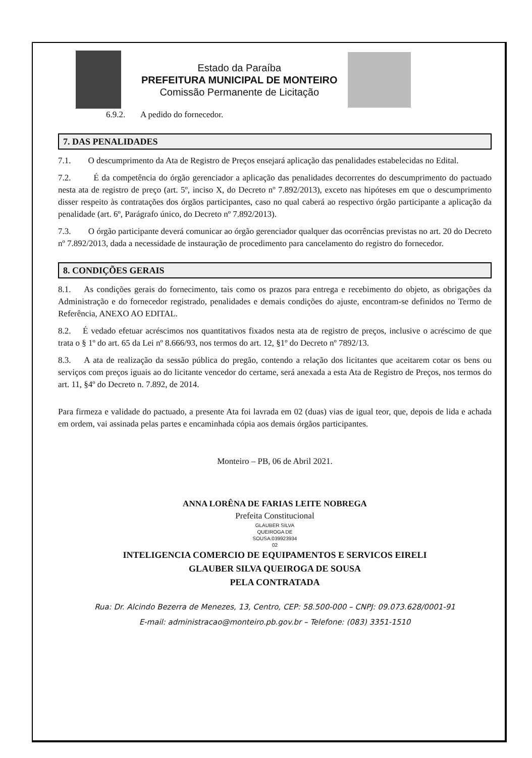Estado da Paraíba
PREFEITURA MUNICIPAL DE MONTEIRO
Comissão Permanente de Licitação
6.9.2. A pedido do fornecedor.
7. DAS PENALIDADES
7.1. O descumprimento da Ata de Registro de Preços ensejará aplicação das penalidades estabelecidas no Edital.
7.2. É da competência do órgão gerenciador a aplicação das penalidades decorrentes do descumprimento do pactuado nesta ata de registro de preço (art. 5º, inciso X, do Decreto nº 7.892/2013), exceto nas hipóteses em que o descumprimento disser respeito às contratações dos órgãos participantes, caso no qual caberá ao respectivo órgão participante a aplicação da penalidade (art. 6º, Parágrafo único, do Decreto nº 7.892/2013).
7.3. O órgão participante deverá comunicar ao órgão gerenciador qualquer das ocorrências previstas no art. 20 do Decreto nº 7.892/2013, dada a necessidade de instauração de procedimento para cancelamento do registro do fornecedor.
8. CONDIÇÕES GERAIS
8.1. As condições gerais do fornecimento, tais como os prazos para entrega e recebimento do objeto, as obrigações da Administração e do fornecedor registrado, penalidades e demais condições do ajuste, encontram-se definidos no Termo de Referência, ANEXO AO EDITAL.
8.2. É vedado efetuar acréscimos nos quantitativos fixados nesta ata de registro de preços, inclusive o acréscimo de que trata o § 1º do art. 65 da Lei nº 8.666/93, nos termos do art. 12, §1º do Decreto nº 7892/13.
8.3. A ata de realização da sessão pública do pregão, contendo a relação dos licitantes que aceitarem cotar os bens ou serviços com preços iguais ao do licitante vencedor do certame, será anexada a esta Ata de Registro de Preços, nos termos do art. 11, §4º do Decreto n. 7.892, de 2014.
Para firmeza e validade do pactuado, a presente Ata foi lavrada em 02 (duas) vias de igual teor, que, depois de lida e achada em ordem, vai assinada pelas partes e encaminhada cópia aos demais órgãos participantes.
Monteiro – PB, 06 de Abril 2021.
ANNA LORÊNA DE FARIAS LEITE NOBREGA
Prefeita Constitucional
GLAUBER SILVA
QUEIROGA DE
SOUSA:039923934
02
INTELIGENCIA COMERCIO DE EQUIPAMENTOS E SERVICOS EIRELI
GLAUBER SILVA QUEIROGA DE SOUSA
PELA CONTRATADA
Rua: Dr. Alcindo Bezerra de Menezes, 13, Centro, CEP: 58.500-000 – CNPJ: 09.073.628/0001-91
E-mail: administracao@monteiro.pb.gov.br – Telefone: (083) 3351-1510